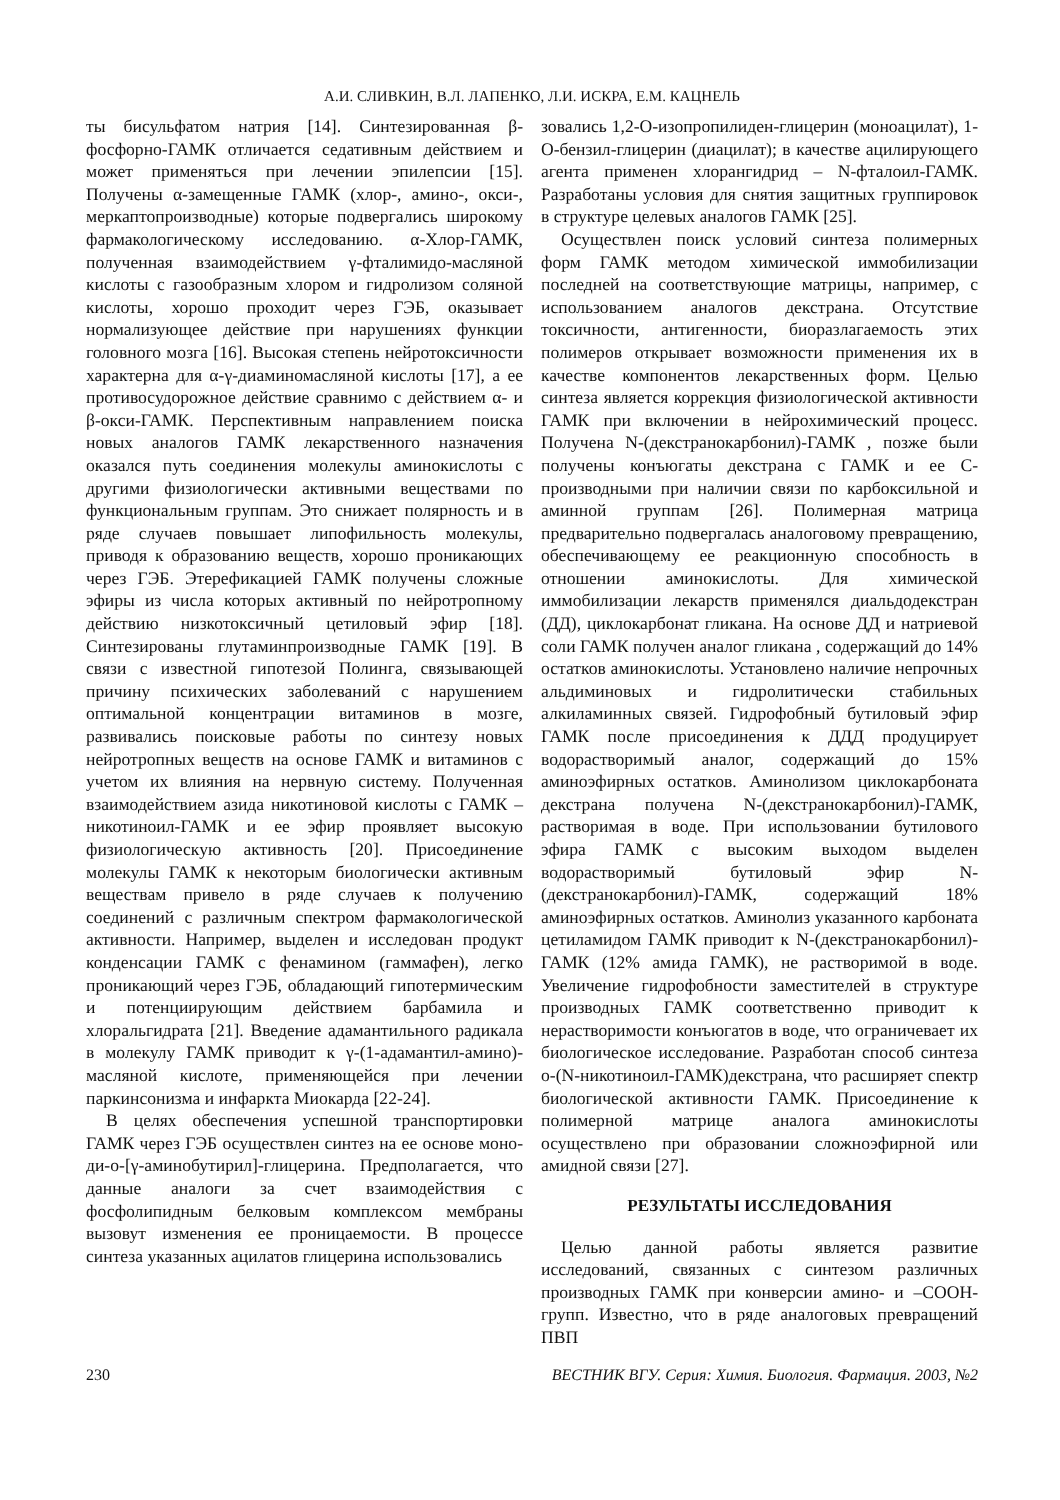А.И. СЛИВКИН, В.Л. ЛАПЕНКО, Л.И. ИСКРА, Е.М. КАЦНЕЛЬ
ты бисульфатом натрия [14]. Синтезированная β-фосфорно-ГАМК отличается седативным действием и может применяться при лечении эпилепсии [15]. Получены α-замещенные ГАМК (хлор-, амино-, окси-, меркаптопроизводные) которые подвергались широкому фармакологическому исследованию. α-Хлор-ГАМК, полученная взаимодействием γ-фталимидо-масляной кислоты с газообразным хлором и гидролизом соляной кислоты, хорошо проходит через ГЭБ, оказывает нормализующее действие при нарушениях функции головного мозга [16]. Высокая степень нейротоксичности характерна для α-γ-диаминомасляной кислоты [17], а ее противосудорожное действие сравнимо с действием α- и β-окси-ГАМК. Перспективным направлением поиска новых аналогов ГАМК лекарственного назначения оказался путь соединения молекулы аминокислоты с другими физиологически активными веществами по функциональным группам. Это снижает полярность и в ряде случаев повышает липофильность молекулы, приводя к образованию веществ, хорошо проникающих через ГЭБ. Этерефикацией ГАМК получены сложные эфиры из числа которых активный по нейротропному действию низкотоксичный цетиловый эфир [18]. Синтезированы глутаминпроизводные ГАМК [19]. В связи с известной гипотезой Полинга, связывающей причину психических заболеваний с нарушением оптимальной концентрации витаминов в мозге, развивались поисковые работы по синтезу новых нейротропных веществ на основе ГАМК и витаминов с учетом их влияния на нервную систему. Полученная взаимодействием азида никотиновой кислоты с ГАМК – никотиноил-ГАМК и ее эфир проявляет высокую физиологическую активность [20]. Присоединение молекулы ГАМК к некоторым биологически активным веществам привело в ряде случаев к получению соединений с различным спектром фармакологической активности. Например, выделен и исследован продукт конденсации ГАМК с фенамином (гаммафен), легко проникающий через ГЭБ, обладающий гипотермическим и потенциирующим действием барбамила и хлоральгидрата [21]. Введение адамантильного радикала в молекулу ГАМК приводит к γ-(1-адамантил-амино)-масляной кислоте, применяющейся при лечении паркинсонизма и инфаркта Миокарда [22-24].
В целях обеспечения успешной транспортировки ГАМК через ГЭБ осуществлен синтез на ее основе моно-ди-о-[γ-аминобутирил]-глицерина. Предполагается, что данные аналоги за счет взаимодействия с фосфолипидным белковым комплексом мембраны вызовут изменения ее проницаемости. В процессе синтеза указанных ацилатов глицерина использовались
зовались 1,2-О-изопропилиден-глицерин (моноацилат), 1-О-бензил-глицерин (диацилат); в качестве ацилирующего агента применен хлорангидрид – N-фталоил-ГАМК. Разработаны условия для снятия защитных группировок в структуре целевых аналогов ГАМК [25].
Осуществлен поиск условий синтеза полимерных форм ГАМК методом химической иммобилизации последней на соответствующие матрицы, например, с использованием аналогов декстрана. Отсутствие токсичности, антигенности, биоразлагаемость этих полимеров открывает возможности применения их в качестве компонентов лекарственных форм. Целью синтеза является коррекция физиологической активности ГАМК при включении в нейрохимический процесс. Получена N-(декстранокарбонил)-ГАМК , позже были получены конъюгаты декстрана с ГАМК и ее С-производными при наличии связи по карбоксильной и аминной группам [26]. Полимерная матрица предварительно подвергалась аналоговому превращению, обеспечивающему ее реакционную способность в отношении аминокислоты. Для химической иммобилизации лекарств применялся диальдодекстран (ДД), циклокарбонат гликана. На основе ДД и натриевой соли ГАМК получен аналог гликана , содержащий до 14% остатков аминокислоты. Установлено наличие непрочных альдиминовых и гидролитически стабильных алкиламинных связей. Гидрофобный бутиловый эфир ГАМК после присоединения к ДДД продуцирует водорастворимый аналог, содержащий до 15% аминоэфирных остатков. Аминолизом циклокарбоната декстрана получена N-(декстранокарбонил)-ГАМК, растворимая в воде. При использовании бутилового эфира ГАМК с высоким выходом выделен водорастворимый бутиловый эфир N-(декстранокарбонил)-ГАМК, содержащий 18% аминоэфирных остатков. Аминолиз указанного карбоната цетиламидом ГАМК приводит к N-(декстранокарбонил)-ГАМК (12% амида ГАМК), не растворимой в воде. Увеличение гидрофобности заместителей в структуре производных ГАМК соответственно приводит к нерастворимости конъюгатов в воде, что ограничевает их биологическое исследование. Разработан способ синтеза о-(N-никотиноил-ГАМК)декстрана, что расширяет спектр биологической активности ГАМК. Присоединение к полимерной матрице аналога аминокислоты осуществлено при образовании сложноэфирной или амидной связи [27].
РЕЗУЛЬТАТЫ ИССЛЕДОВАНИЯ
Целью данной работы является развитие исследований, связанных с синтезом различных производных ГАМК при конверсии амино- и –СООН-групп. Известно, что в ряде аналоговых превращений ПВП
230 ВЕСТНИК ВГУ. Серия: Химия. Биология. Фармация. 2003, №2